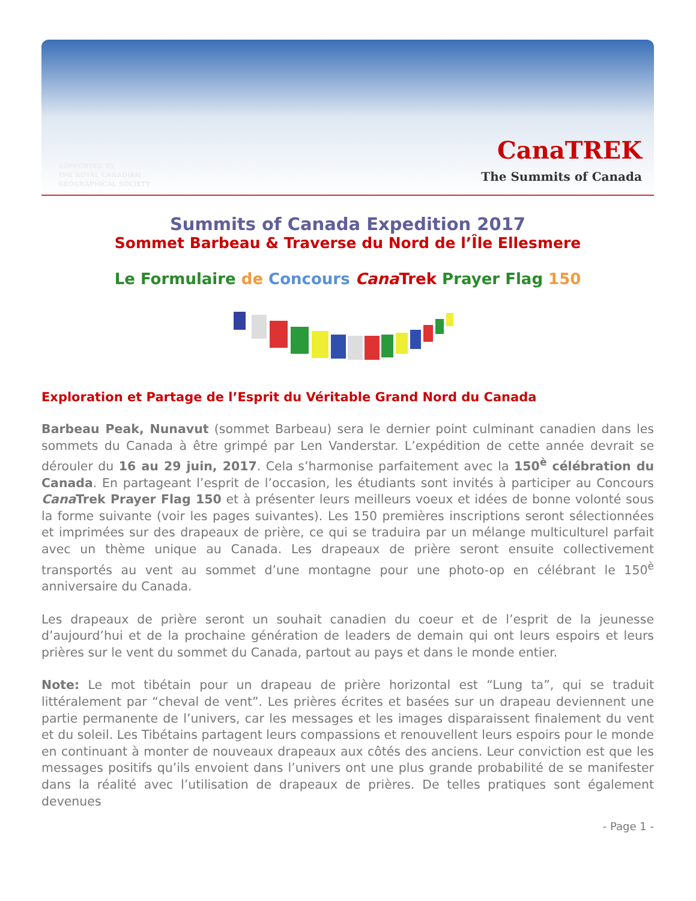SUPPORTED BY
THE ROYAL CANADIAN
GEOGRAPHICAL SOCIETY
CanaTREK
The Summits of Canada
Summits of Canada Expedition 2017
Sommet Barbeau & Traverse du Nord de l’Île Ellesmere
Le Formulaire de Concours Cana Trek Prayer Flag 150
Exploration et Partage de l’Esprit du Véritable Grand Nord du Canada
Barbeau Peak, Nunavut (sommet Barbeau) sera le dernier point culminant canadien dans les sommets du Canada à être grimpé par Len Vanderstar. L’expédition de cette année devrait se dérouler du 16 au 29 juin, 2017. Cela s’harmonise parfaitement avec la 150<sup>è</sup> célébration du Canada. En partageant l’esprit de l’occasion, les étudiants sont invités à participer au Concours Cana Trek Prayer Flag 150 et à présenter leurs meilleurs voeux et idées de bonne volonté sous la forme suivante (voir les pages suivantes). Les 150 premières inscriptions seront sélectionnées et imprimées sur des drapeaux de prière, ce qui se traduira par un mélange multiculturel parfait avec un thème unique au Canada. Les drapeaux de prière seront ensuite collectivement transportés au vent au sommet d’une montagne pour une photo-op en célébrant le 150<sup>è</sup> anniversaire du Canada.
Les drapeaux de prière seront un souhait canadien du coeur et de l’esprit de la jeunesse d’aujourd’hui et de la prochaine génération de leaders de demain qui ont leurs espoirs et leurs prières sur le vent du sommet du Canada, partout au pays et dans le monde entier.
Note: Le mot tibétain pour un drapeau de prière horizontal est “Lung ta”, qui se traduit littéralement par “cheval de vent”. Les prières écrites et basées sur un drapeau deviennent une partie permanente de l’univers, car les messages et les images disparaissent finalement du vent et du soleil. Les Tibétains partagent leurs compassions et renouvellent leurs espoirs pour le monde en continuant à monter de nouveaux drapeaux aux côtés des anciens. Leur conviction est que les messages positifs qu’ils envoient dans l’univers ont une plus grande probabilité de se manifester dans la réalité avec l’utilisation de drapeaux de prières. De telles pratiques sont également devenues
- Page 1 -